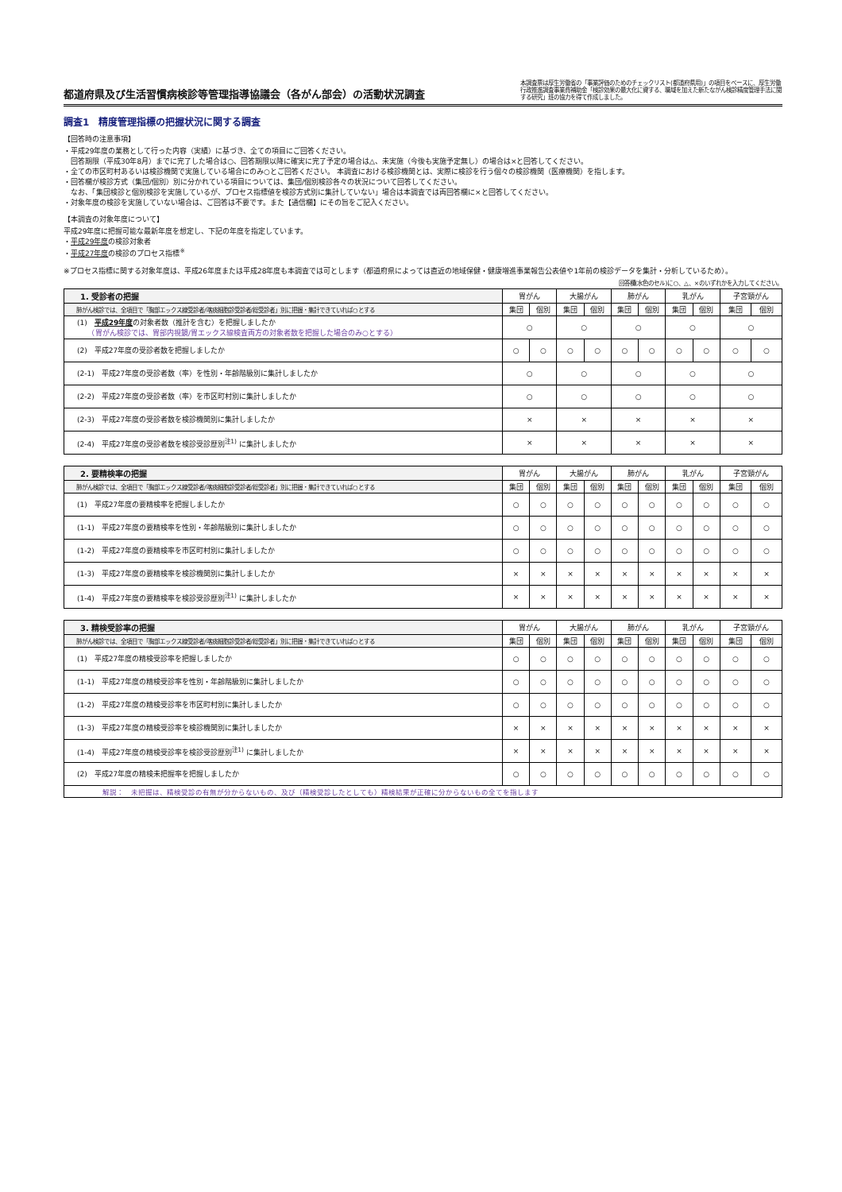都道府県及び生活習慣病検診等管理指導協議会（各がん部会）の活動状況調査
本調査票は厚生労働省の「事業評価のためのチェックリスト(都道府県用)」の項目をベースに、厚生労働行政推進調査事業費補助金「検診効果の最大化に資する、職域を加えた新たながん検診精度管理手法に関する研究」班の協力を得て作成しました。
調査1　精度管理指標の把握状況に関する調査
【回答時の注意事項】
・平成29年度の業務として行った内容（実績）に基づき、全ての項目にご回答ください。
　回答期限（平成30年8月）までに完了した場合は○、回答期限以降に確実に完了予定の場合は△、未実施（今後も実施予定無し）の場合は×と回答してください。
・全ての市区町村あるいは検診機関で実施している場合にのみ○とご回答ください。 本調査における検診機関とは、実際に検診を行う個々の検診機関（医療機関）を指します。
・回答欄が検診方式（集団/個別）別に分かれている項目については、集団/個別検診各々の状況について回答してください。
　なお、「集団検診と個別検診を実施しているが、プロセス指標値を検診方式別に集計していない」場合は本調査では両回答欄に×と回答してください。
・対象年度の検診を実施していない場合は、ご回答は不要です。また【通信欄】にその旨をご記入ください。
【本調査の対象年度について】
平成29年度に把握可能な最新年度を想定し、下記の年度を指定しています。
・平成29年度の検診対象者
・平成27年度の検診のプロセス指標<sup>※</sup>
※プロセス指標に関する対象年度は、平成26年度または平成28年度も本調査では可とします（都道府県によっては直近の地域保健・健康増進事業報告公表値や1年前の検診データを集計・分析しているため）。
回答欄(水色のセル)に○、△、×のいずれかを入力してください。
| 1. 受診者の把握 | 胃がん | | 大腸がん | | 肺がん | | 乳がん | | 子宮頸がん | |
| --- | --- | --- | --- | --- | --- | --- | --- | --- | --- | --- |
| 肺がん検診では、全項目で「胸部エックス線受診者/喀痰細胞診受診者/総受診者」別に把握・集計できていれば○とする | 集団 | 個別 | 集団 | 個別 | 集団 | 個別 | 集団 | 個別 | 集団 | 個別 |
| (1) 平成29年度 の対象者数（推計を含む）を把握しましたか （胃がん検診では、胃部内視鏡/胃エックス線検査両方の対象者数を把握した場合のみ○とする） | ○ | | ○ | | ○ | | ○ | | ○ | |
| (2) 平成27年度の受診者数を把握しましたか | ○ | ○ | ○ | ○ | ○ | ○ | ○ | ○ | ○ | ○ |
| (2-1) 平成27年度の受診者数（率）を性別・年齢階級別に集計しましたか | ○ | | ○ | | ○ | | ○ | | ○ | |
| (2-2) 平成27年度の受診者数（率）を市区町村別に集計しましたか | ○ | | ○ | | ○ | | ○ | | ○ | |
| (2-3) 平成27年度の受診者数を検診機関別に集計しましたか | × | | × | | × | | × | | × | |
| (2-4) 平成27年度の受診者数を検診受診歴別<sup>注1)</sup> に集計しましたか | × | | × | | × | | × | | × | |
| 2. 要精検率の把握 | 胃がん | | 大腸がん | | 肺がん | | 乳がん | | 子宮頸がん | |
| --- | --- | --- | --- | --- | --- | --- | --- | --- | --- | --- |
| 肺がん検診では、全項目で「胸部エックス線受診者/喀痰細胞診受診者/総受診者」別に把握・集計できていれば○とする | 集団 | 個別 | 集団 | 個別 | 集団 | 個別 | 集団 | 個別 | 集団 | 個別 |
| (1) 平成27年度の要精検率を把握しましたか | ○ | ○ | ○ | ○ | ○ | ○ | ○ | ○ | ○ | ○ |
| (1-1) 平成27年度の要精検率を性別・年齢階級別に集計しましたか | ○ | ○ | ○ | ○ | ○ | ○ | ○ | ○ | ○ | ○ |
| (1-2) 平成27年度の要精検率を市区町村別に集計しましたか | ○ | ○ | ○ | ○ | ○ | ○ | ○ | ○ | ○ | ○ |
| (1-3) 平成27年度の要精検率を検診機関別に集計しましたか | × | × | × | × | × | × | × | × | × | × |
| (1-4) 平成27年度の要精検率を検診受診歴別<sup>注1)</sup> に集計しましたか | × | × | × | × | × | × | × | × | × | × |
| 3. 精検受診率の把握 | 胃がん | | 大腸がん | | 肺がん | | 乳がん | | 子宮頸がん | |
| --- | --- | --- | --- | --- | --- | --- | --- | --- | --- | --- |
| 肺がん検診では、全項目で「胸部エックス線受診者/喀痰細胞診受診者/総受診者」別に把握・集計できていれば○とする | 集団 | 個別 | 集団 | 個別 | 集団 | 個別 | 集団 | 個別 | 集団 | 個別 |
| (1) 平成27年度の精検受診率を把握しましたか | ○ | ○ | ○ | ○ | ○ | ○ | ○ | ○ | ○ | ○ |
| (1-1) 平成27年度の精検受診率を性別・年齢階級別に集計しましたか | ○ | ○ | ○ | ○ | ○ | ○ | ○ | ○ | ○ | ○ |
| (1-2) 平成27年度の精検受診率を市区町村別に集計しましたか | ○ | ○ | ○ | ○ | ○ | ○ | ○ | ○ | ○ | ○ |
| (1-3) 平成27年度の精検受診率を検診機関別に集計しましたか | × | × | × | × | × | × | × | × | × | × |
| (1-4) 平成27年度の精検受診率を検診受診歴別<sup>注1)</sup> に集計しましたか | × | × | × | × | × | × | × | × | × | × |
| (2) 平成27年度の精検未把握率を把握しましたか | ○ | ○ | ○ | ○ | ○ | ○ | ○ | ○ | ○ | ○ |
| 解説： 未把握は、精検受診の有無が分からないもの、及び（精検受診したとしても）精検結果が正確に分からないもの全てを指します | | | | | | | | | | |